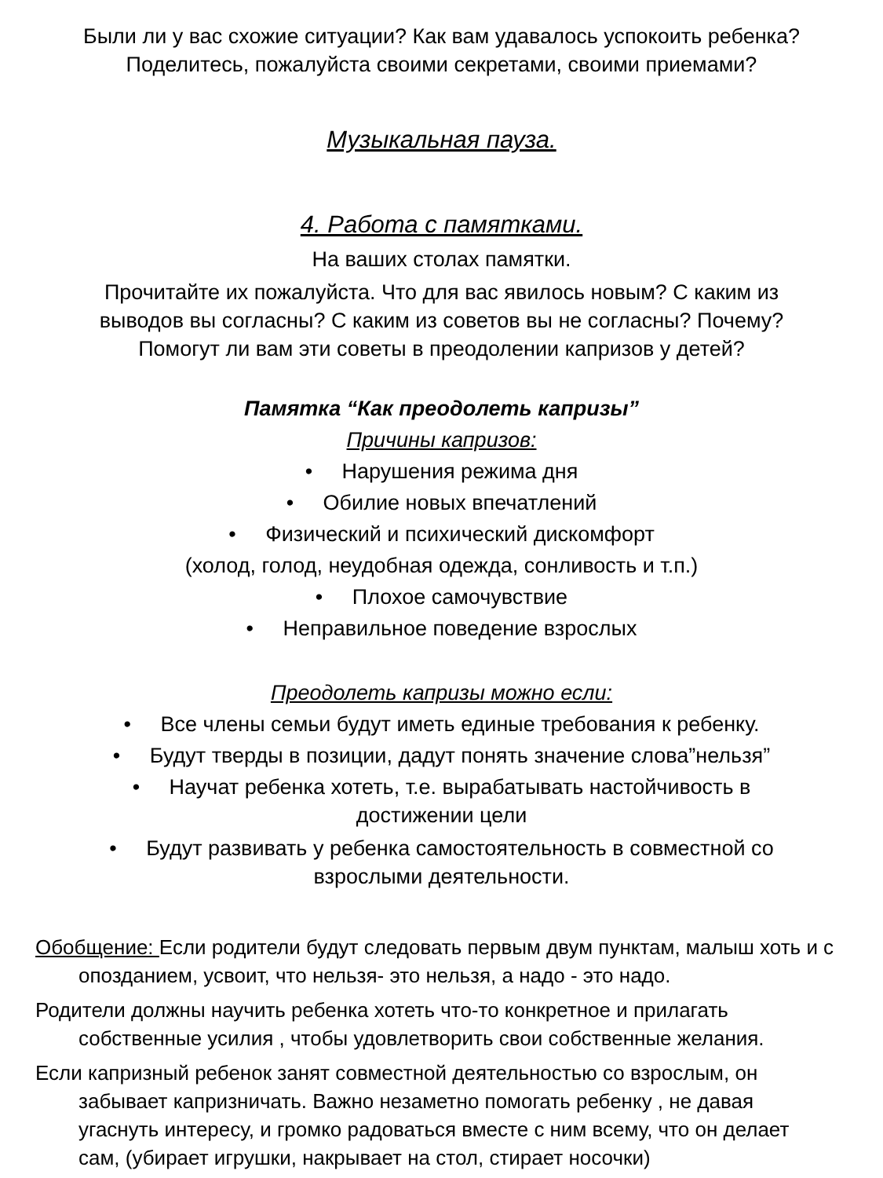Были ли у вас схожие ситуации? Как вам удавалось успокоить ребенка?
Поделитесь, пожалуйста своими секретами, своими приемами?
Музыкальная пауза.
4. Работа с памятками.
На ваших столах памятки.
Прочитайте их пожалуйста. Что для вас явилось новым? С каким из
выводов вы согласны? С каким из советов вы не согласны? Почему?
Помогут ли вам эти советы в преодолении капризов у детей?
Памятка “Как преодолеть капризы”
Причины капризов:
• Нарушения режима дня
• Обилие новых впечатлений
• Физический и психический дискомфорт
(холод, голод, неудобная одежда, сонливость и т.п.)
• Плохое самочувствие
• Неправильное поведение взрослых
Преодолеть капризы можно если:
• Все члены семьи будут иметь единые требования к ребенку.
• Будут тверды в позиции, дадут понять значение слова”нельзя”
• Научат ребенка хотеть, т.е. вырабатывать настойчивость в
достижении цели
• Будут развивать у ребенка самостоятельность в совместной со
взрослыми деятельности.
Обобщение: Если родители будут следовать первым двум пунктам, малыш хоть и с опозданием, усвоит, что нельзя- это нельзя, а надо - это надо.
Родители должны научить ребенка хотеть что-то конкретное и прилагать собственные усилия , чтобы удовлетворить свои собственные желания.
Если капризный ребенок занят совместной деятельностью со взрослым, он забывает капризничать. Важно незаметно помогать ребенку , не давая угаснуть интересу, и громко радоваться вместе с ним всему, что он делает сам, (убирает игрушки, накрывает на стол, стирает носочки)